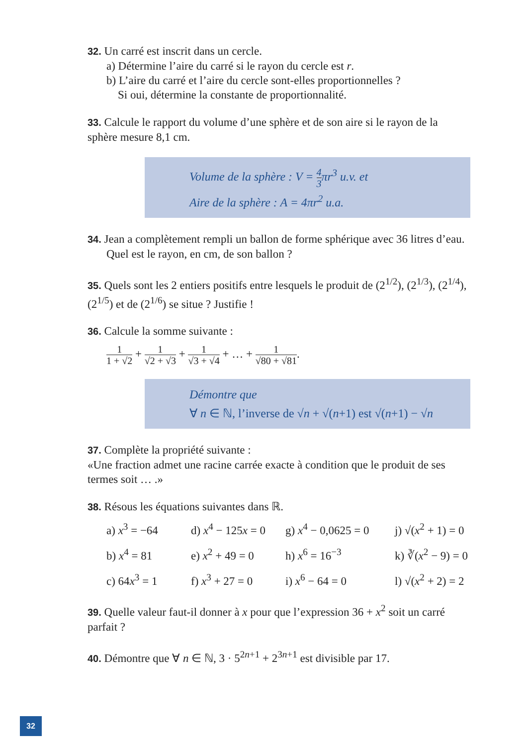32. Un carré est inscrit dans un cercle.
a) Détermine l’aire du carré si le rayon du cercle est r.
b) L’aire du carré et l’aire du cercle sont-elles proportionnelles ?
Si oui, détermine la constante de proportionnalité.
33. Calcule le rapport du volume d’une sphère et de son aire si le rayon de la sphère mesure 8,1 cm.
Volume de la sphère : V = 4 3πr<sup>3</sup> u.v. et
Aire de la sphère : A = 4πr<sup>2</sup> u.a.
34. Jean a complètement rempli un ballon de forme sphérique avec 36 litres d’eau.
Quel est le rayon, en cm, de son ballon ?
35. Quels sont les 2 entiers positifs entre lesquels le produit de (2<sup>1/2</sup>), (2<sup>1/3</sup>), (2<sup>1/4</sup>), (2<sup>1/5</sup>) et de (2<sup>1/6</sup>) se situe ? Justifie !
36. Calcule la somme suivante :
1 1 + √2 + 1 √2 + √3 + 1 √3 + √4 + … + 1 √80 + √81.
Démontre que
∀ n ∈ ℕ, l’inverse de √n + √(n+1) est √(n+1) − √n
37. Complète la propriété suivante :
«Une fraction admet une racine carrée exacte à condition que le produit de ses termes soit … .»
38. Résous les équations suivantes dans ℝ.
a) x<sup>3</sup> = −64
d) x<sup>4</sup> − 125x = 0
g) x<sup>4</sup> − 0,0625 = 0
j) √(x<sup>2</sup> + 1) = 0
b) x<sup>4</sup> = 81
e) x<sup>2</sup> + 49 = 0
h) x<sup>6</sup> = 16<sup>−3</sup>
k) ∛(x<sup>2</sup> − 9) = 0
c) 64x<sup>3</sup> = 1
f) x<sup>3</sup> + 27 = 0
i) x<sup>6</sup> − 64 = 0
l) √(x<sup>2</sup> + 2) = 2
39. Quelle valeur faut-il donner à x pour que l’expression 36 + x<sup>2</sup> soit un carré parfait ?
40. Démontre que ∀ n ∈ ℕ, 3 · 5<sup>2n+1</sup> + 2<sup>3n+1</sup> est divisible par 17.
32